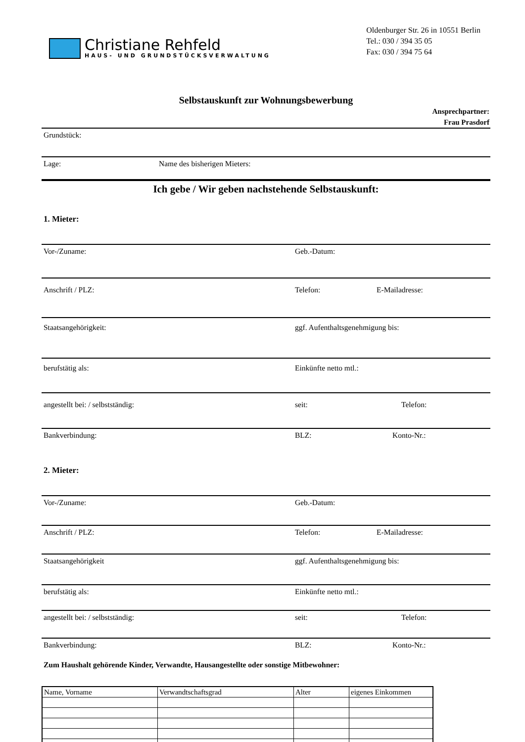Christiane Rehfeld
HAUS- UND GRUNDSTÜCKSVERWALTUNG
Oldenburger Str. 26 in 10551 Berlin
Tel.: 030 / 394 35 05
Fax: 030 / 394 75 64
Selbstauskunft zur Wohnungsbewerbung
Ansprechpartner:
Frau Prasdorf
Grundstück:
Lage: Name des bisherigen Mieters:
Ich gebe / Wir geben nachstehende Selbstauskunft:
1. Mieter:
Vor-/Zuname: Geb.-Datum:
Anschrift / PLZ: Telefon: E-Mailadresse:
Staatsangehörigkeit: ggf. Aufenthaltsgenehmigung bis:
berufstätig als: Einkünfte netto mtl.:
angestellt bei: / selbstständig: seit: Telefon:
Bankverbindung: BLZ: Konto-Nr.:
2. Mieter:
Vor-/Zuname: Geb.-Datum:
Anschrift / PLZ: Telefon: E-Mailadresse:
Staatsangehörigkeit ggf. Aufenthaltsgenehmigung bis:
berufstätig als: Einkünfte netto mtl.:
angestellt bei: / selbstständig: seit: Telefon:
Bankverbindung: BLZ: Konto-Nr.:
Zum Haushalt gehörende Kinder, Verwandte, Hausangestellte oder sonstige Mitbewohner:
| Name, Vorname | Verwandtschaftsgrad | Alter | eigenes Einkommen |
| --- | --- | --- | --- |